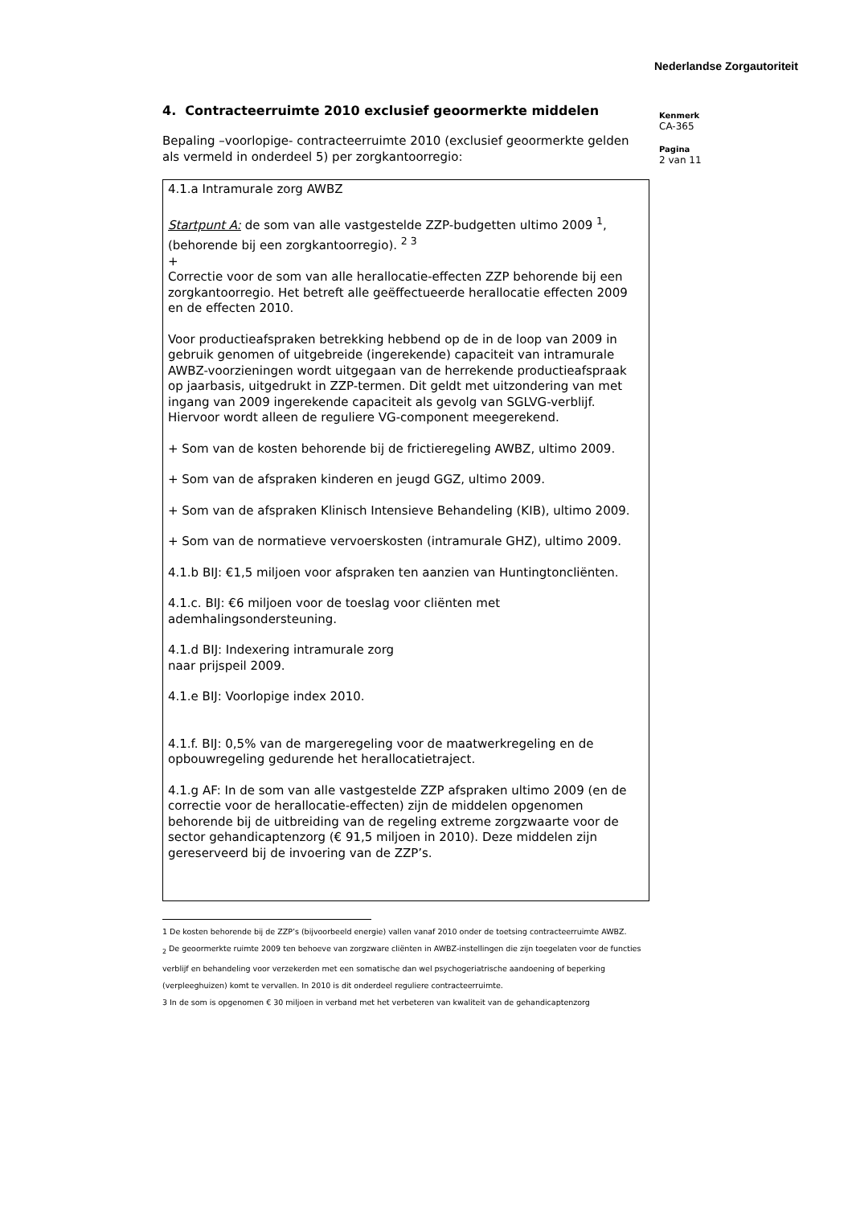Nederlandse Zorgautoriteit
4. Contracteerruimte 2010 exclusief geoormerkte middelen
Bepaling –voorlopige- contracteerruimte 2010 (exclusief geoormerkte gelden als vermeld in onderdeel 5) per zorgkantoorregio:
4.1.a Intramurale zorg AWBZ
Startpunt A: de som van alle vastgestelde ZZP-budgetten ultimo 2009 <sup>1</sup>, (behorende bij een zorgkantoorregio). <sup>2 3</sup>
+
Correctie voor de som van alle herallocatie-effecten ZZP behorende bij een zorgkantoorregio. Het betreft alle geëffectueerde herallocatie effecten 2009 en de effecten 2010.
Voor productieafspraken betrekking hebbend op de in de loop van 2009 in gebruik genomen of uitgebreide (ingerekende) capaciteit van intramurale AWBZ-voorzieningen wordt uitgegaan van de herrekende productieafspraak op jaarbasis, uitgedrukt in ZZP-termen. Dit geldt met uitzondering van met ingang van 2009 ingerekende capaciteit als gevolg van SGLVG-verblijf. Hiervoor wordt alleen de reguliere VG-component meegerekend.
+ Som van de kosten behorende bij de frictieregeling AWBZ, ultimo 2009.
+ Som van de afspraken kinderen en jeugd GGZ, ultimo 2009.
+ Som van de afspraken Klinisch Intensieve Behandeling (KIB), ultimo 2009.
+ Som van de normatieve vervoerskosten (intramurale GHZ), ultimo 2009.
4.1.b BIJ: €1,5 miljoen voor afspraken ten aanzien van Huntingtoncliënten.
4.1.c. BIJ: €6 miljoen voor de toeslag voor cliënten met ademhalingsondersteuning.
4.1.d BIJ: Indexering intramurale zorg
naar prijspeil 2009.
4.1.e BIJ: Voorlopige index 2010.
4.1.f. BIJ: 0,5% van de margeregeling voor de maatwerkregeling en de opbouwregeling gedurende het herallocatietraject.
4.1.g AF: In de som van alle vastgestelde ZZP afspraken ultimo 2009 (en de correctie voor de herallocatie-effecten) zijn de middelen opgenomen behorende bij de uitbreiding van de regeling extreme zorgzwaarte voor de sector gehandicaptenzorg (€ 91,5 miljoen in 2010). Deze middelen zijn gereserveerd bij de invoering van de ZZP’s.
1 De kosten behorende bij de ZZP’s (bijvoorbeeld energie) vallen vanaf 2010 onder de toetsing contracteerruimte AWBZ.
<sub>2</sub> De geoormerkte ruimte 2009 ten behoeve van zorgzware cliënten in AWBZ-instellingen die zijn toegelaten voor de functies verblijf en behandeling voor verzekerden met een somatische dan wel psychogeriatrische aandoening of beperking (verpleeghuizen) komt te vervallen. In 2010 is dit onderdeel reguliere contracteerruimte.
3 In de som is opgenomen € 30 miljoen in verband met het verbeteren van kwaliteit van de gehandicaptenzorg
Kenmerk
CA-365
Pagina
2 van 11